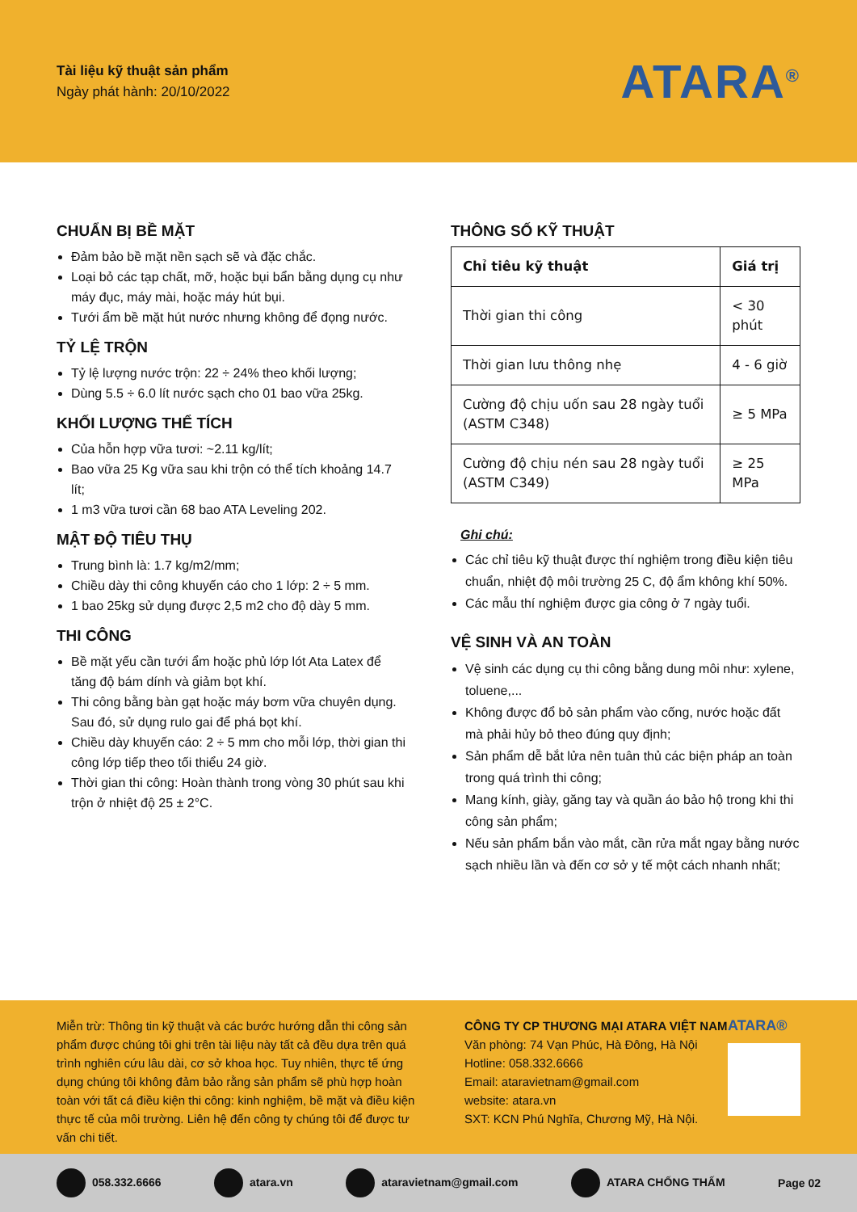Tài liệu kỹ thuật sản phẩm
Ngày phát hành: 20/10/2022
ATARA<sup>®</sup>
CHUẨN BỊ BỀ MẶT
Đảm bảo bề mặt nền sạch sẽ và đặc chắc.
Loại bỏ các tạp chất, mỡ, hoặc bụi bẩn bằng dụng cụ như máy đục, máy mài, hoặc máy hút bụi.
Tưới ẩm bề mặt hút nước nhưng không để đọng nước.
TỶ LỆ TRỘN
Tỷ lệ lượng nước trộn: 22 ÷ 24% theo khối lượng;
Dùng 5.5 ÷ 6.0 lít nước sạch cho 01 bao vữa 25kg.
KHỐI LƯỢNG THỂ TÍCH
Của hỗn hợp vữa tươi: ~2.11 kg/lít;
Bao vữa 25 Kg vữa sau khi trộn có thể tích khoảng 14.7 lít;
1 m3 vữa tươi cần 68 bao ATA Leveling 202.
MẬT ĐỘ TIÊU THỤ
Trung bình là: 1.7 kg/m2/mm;
Chiều dày thi công khuyến cáo cho 1 lớp: 2 ÷ 5 mm.
1 bao 25kg sử dụng được 2,5 m2 cho độ dày 5 mm.
THI CÔNG
Bề mặt yếu cần tưới ẩm hoặc phủ lớp lót Ata Latex để tăng độ bám dính và giảm bọt khí.
Thi công bằng bàn gạt hoặc máy bơm vữa chuyên dụng. Sau đó, sử dụng rulo gai để phá bọt khí.
Chiều dày khuyến cáo: 2 ÷ 5 mm cho mỗi lớp, thời gian thi công lớp tiếp theo tối thiểu 24 giờ.
Thời gian thi công: Hoàn thành trong vòng 30 phút sau khi trộn ở nhiệt độ 25 ± 2°C.
THÔNG SỐ KỸ THUẬT
| Chỉ tiêu kỹ thuật | Giá trị |
| --- | --- |
| Thời gian thi công | < 30 phút |
| Thời gian lưu thông nhẹ | 4 - 6 giờ |
| Cường độ chịu uốn sau 28 ngày tuổi (ASTM C348) | ≥ 5 MPa |
| Cường độ chịu nén sau 28 ngày tuổi (ASTM C349) | ≥ 25 MPa |
Ghi chú:
Các chỉ tiêu kỹ thuật được thí nghiệm trong điều kiện tiêu chuẩn, nhiệt độ môi trường 25 C, độ ẩm không khí 50%.
Các mẫu thí nghiệm được gia công ở 7 ngày tuổi.
VỆ SINH VÀ AN TOÀN
Vệ sinh các dụng cụ thi công bằng dung môi như: xylene, toluene,...
Không được đổ bỏ sản phẩm vào cống, nước hoặc đất mà phải hủy bỏ theo đúng quy định;
Sản phẩm dễ bắt lửa nên tuân thủ các biện pháp an toàn trong quá trình thi công;
Mang kính, giày, găng tay và quần áo bảo hộ trong khi thi công sản phẩm;
Nếu sản phẩm bắn vào mắt, cần rửa mắt ngay bằng nước sạch nhiều lần và đến cơ sở y tế một cách nhanh nhất;
Miễn trừ: Thông tin kỹ thuật và các bước hướng dẫn thi công sản phẩm được chúng tôi ghi trên tài liệu này tất cả đều dựa trên quá trình nghiên cứu lâu dài, cơ sở khoa học. Tuy nhiên, thực tế ứng dụng chúng tôi không đảm bảo rằng sản phẩm sẽ phù hợp hoàn toàn với tất cá điều kiện thi công: kinh nghiệm, bề mặt và điều kiện thực tế của môi trường. Liên hệ đến công ty chúng tôi để được tư vấn chi tiết.
CÔNG TY CP THƯƠNG MẠI ATARA VIỆT NAM
Văn phòng: 74 Vạn Phúc, Hà Đông, Hà Nội
Hotline: 058.332.6666
Email: ataravietnam@gmail.com
website: atara.vn
SXT: KCN Phú Nghĩa, Chương Mỹ, Hà Nội.
ATARA®
058.332.6666 atara.vn ataravietnam@gmail.com ATARA CHỐNG THẤM Page 02